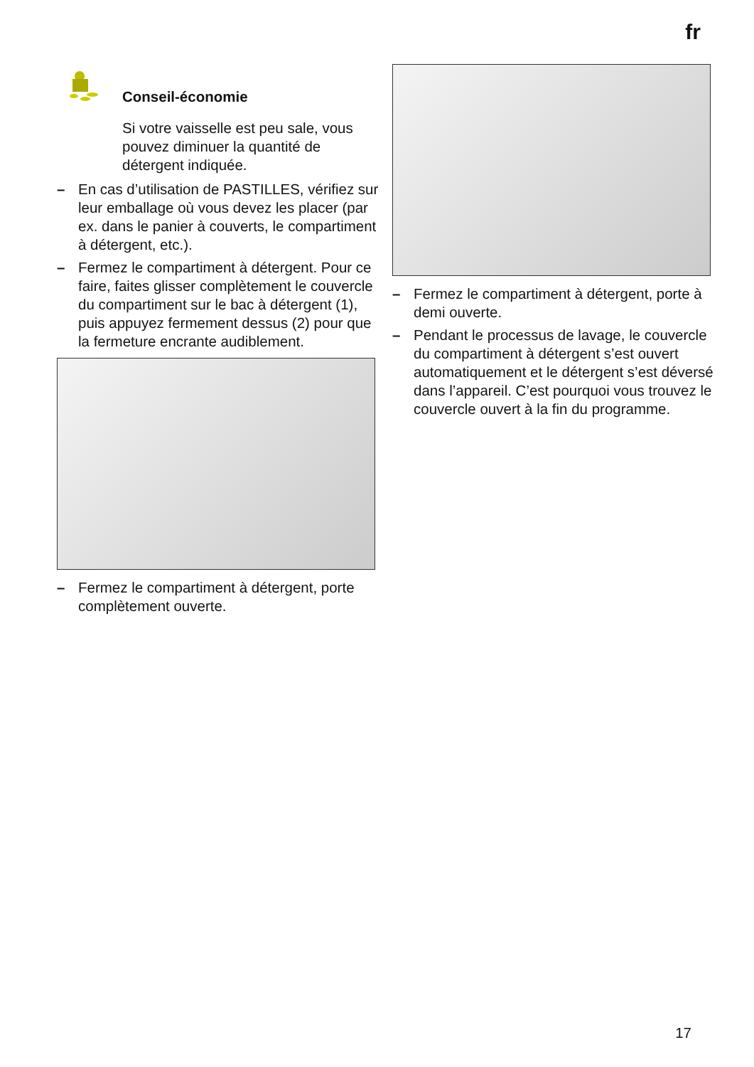fr
Conseil-économie
Si votre vaisselle est peu sale, vous pouvez diminuer la quantité de détergent indiquée.
– En cas d’utilisation de PASTILLES, vérifiez sur leur emballage où vous devez les placer (par ex. dans le panier à couverts, le compartiment à détergent, etc.).
– Fermez le compartiment à détergent. Pour ce faire, faites glisser complètement le couvercle du compartiment sur le bac à détergent (1), puis appuyez fermement dessus (2) pour que la fermeture encrante audiblement.
– Fermez le compartiment à détergent, porte complètement ouverte.
– Fermez le compartiment à détergent, porte à demi ouverte.
– Pendant le processus de lavage, le couvercle du compartiment à détergent s’est ouvert automatiquement et le détergent s’est déversé dans l’appareil. C’est pourquoi vous trouvez le couvercle ouvert à la fin du programme.
17